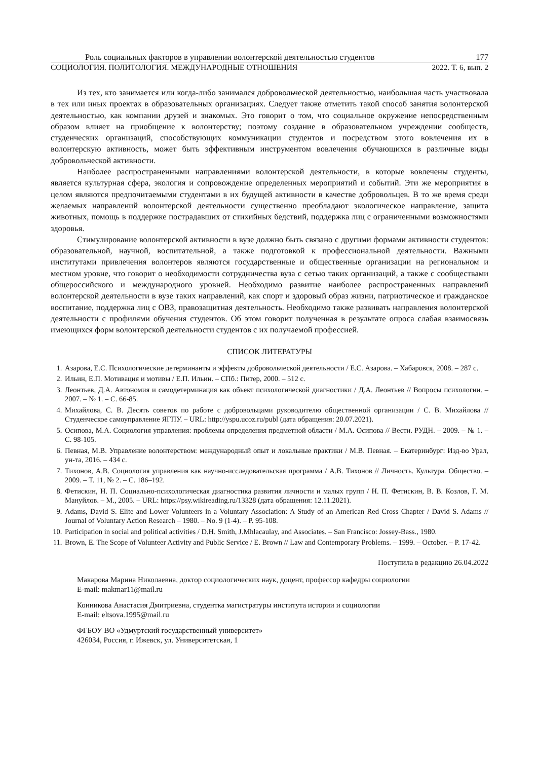Роль социальных факторов в управлении волонтерской деятельностью студентов 177
СОЦИОЛОГИЯ. ПОЛИТОЛОГИЯ. МЕЖДУНАРОДНЫЕ ОТНОШЕНИЯ 2022. Т. 6, вып. 2
Из тех, кто занимается или когда-либо занимался добровольческой деятельностью, наибольшая часть участвовала в тех или иных проектах в образовательных организациях. Следует также отметить такой способ занятия волонтерской деятельностью, как компании друзей и знакомых. Это говорит о том, что социальное окружение непосредственным образом влияет на приобщение к волонтерству; поэтому создание в образовательном учреждении сообществ, студенческих организаций, способствующих коммуникации студентов и посредством этого вовлечения их в волонтерскую активность, может быть эффективным инструментом вовлечения обучающихся в различные виды добровольческой активности.
Наиболее распространенными направлениями волонтерской деятельности, в которые вовлечены студенты, является культурная сфера, экология и сопровождение определенных мероприятий и событий. Эти же мероприятия в целом являются предпочитаемыми студентами в их будущей активности в качестве добровольцев. В то же время среди желаемых направлений волонтерской деятельности существенно преобладают экологическое направление, защита животных, помощь в поддержке пострадавших от стихийных бедствий, поддержка лиц с ограниченными возможностями здоровья.
Стимулирование волонтерской активности в вузе должно быть связано с другими формами активности студентов: образовательной, научной, воспитательной, а также подготовкой к профессиональной деятельности. Важными институтами привлечения волонтеров являются государственные и общественные организации на региональном и местном уровне, что говорит о необходимости сотрудничества вуза с сетью таких организаций, а также с сообществами общероссийского и международного уровней. Необходимо развитие наиболее распространенных направлений волонтерской деятельности в вузе таких направлений, как спорт и здоровый образ жизни, патриотическое и гражданское воспитание, поддержка лиц с ОВЗ, правозащитная деятельность. Необходимо также развивать направления волонтерской деятельности с профилями обучения студентов. Об этом говорит полученная в результате опроса слабая взаимосвязь имеющихся форм волонтерской деятельности студентов с их получаемой профессией.
СПИСОК ЛИТЕРАТУРЫ
1. Азарова, Е.С. Психологические детерминанты и эффекты добровольческой деятельности / Е.С. Азарова. – Хабаровск, 2008. – 287 с.
2. Ильин, Е.П. Мотивация и мотивы / Е.П. Ильин. – СПб.: Питер, 2000. – 512 с.
3. Леонтьев, Д.А. Автономия и самодетерминация как объект психологической диагностики / Д.А. Леонтьев // Вопросы психологии. – 2007. – № 1. – С. 66-85.
4. Михайлова, С. В. Десять советов по работе с добровольцами руководителю общественной организации / С. В. Михайлова // Студенческое самоуправление ЯГПУ. – URL: http://yspu.ucoz.ru/publ (дата обращения: 20.07.2021).
5. Осипова, М.А. Социология управления: проблемы определения предметной области / М.А. Осипова // Вести. РУДН. – 2009. – № 1. –С. 98-105.
6. Певная, М.В. Управление волонтерством: международный опыт и локальные практики / М.В. Певная. – Екатеринбург: Изд-во Урал, ун-та, 2016. – 434 с.
7. Тихонов, А.В. Социология управления как научно-исследовательская программа / А.В. Тихонов // Личность. Культура. Общество. – 2009. – Т. 11, № 2. – С. 186–192.
8. Фетискин, Н. П. Социально-психологическая диагностика развития личности и малых групп / Н. П. Фетискин, В. В. Козлов, Г. М. Мануйлов. – М., 2005. – URL: https://psy.wikireading.ru/13328 (дата обращения: 12.11.2021).
9. Adams, David S. Elite and Lower Volunteers in a Voluntary Association: A Study of an American Red Cross Chapter / David S. Adams // Journal of Voluntary Action Research – 1980. – No. 9 (1-4). – P. 95-108.
10. Participation in social and political activities / D.H. Smith, J.Mhlacaulay, and Associates. – San Francisco: Jossey-Bass., 1980.
11. Brown, E. The Scope of Volunteer Activity and Public Service / E. Brown // Law and Contemporary Problems. – 1999. – October. – P. 17-42.
Поступила в редакцию 26.04.2022
Макарова Марина Николаевна, доктор социологических наук, доцент, профессор кафедры социологии
E-mail: makmar11@mail.ru
Конникова Анастасия Дмитриевна, студентка магистратуры института истории и социологии
E-mail: eltsova.1995@mail.ru
ФГБОУ ВО «Удмуртский государственный университет»
426034, Россия, г. Ижевск, ул. Университетская, 1